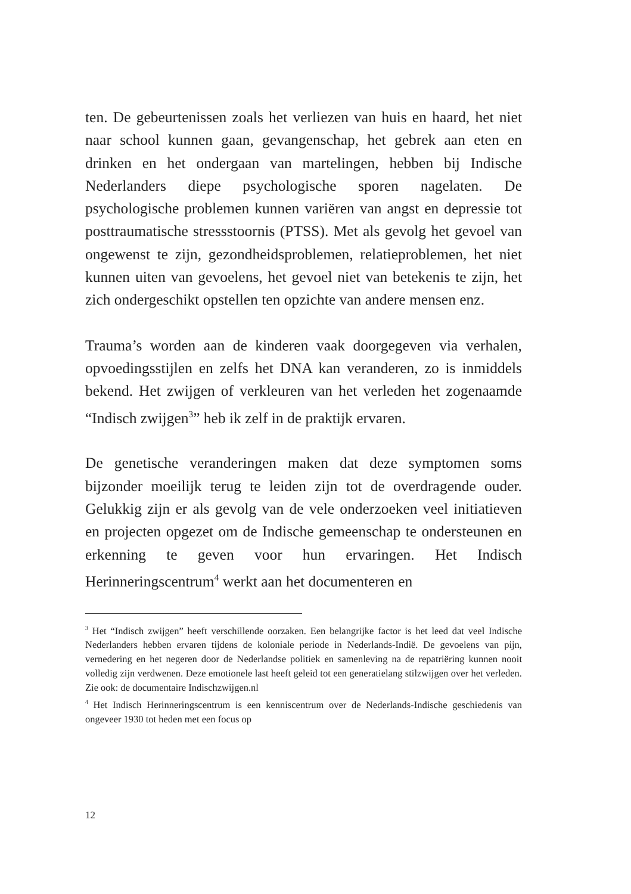ten. De gebeurtenissen zoals het verliezen van huis en haard, het niet naar school kunnen gaan, gevangenschap, het gebrek aan eten en drinken en het ondergaan van martelingen, hebben bij Indische Nederlanders diepe psychologische sporen nagelaten. De psychologische problemen kunnen variëren van angst en depressie tot posttraumatische stressstoornis (PTSS). Met als gevolg het gevoel van ongewenst te zijn, gezondheidsproblemen, relatieproblemen, het niet kunnen uiten van gevoelens, het gevoel niet van betekenis te zijn, het zich ondergeschikt opstellen ten opzichte van andere mensen enz.
Trauma’s worden aan de kinderen vaak doorgegeven via verhalen, opvoedingsstijlen en zelfs het DNA kan veranderen, zo is inmiddels bekend. Het zwijgen of verkleuren van het verleden het zogenaamde “Indisch zwijgen<sup>3</sup>” heb ik zelf in de praktijk ervaren.
De genetische veranderingen maken dat deze symptomen soms bijzonder moeilijk terug te leiden zijn tot de overdragende ouder. Gelukkig zijn er als gevolg van de vele onderzoeken veel initiatieven en projecten opgezet om de Indische gemeenschap te ondersteunen en erkenning te geven voor hun ervaringen. Het Indisch Herinneringscentrum<sup>4</sup> werkt aan het documenteren en
<sup>3</sup> Het “Indisch zwijgen” heeft verschillende oorzaken. Een belangrijke factor is het leed dat veel Indische Nederlanders hebben ervaren tijdens de koloniale periode in Nederlands-Indië. De gevoelens van pijn, vernedering en het negeren door de Nederlandse politiek en samenleving na de repatriëring kunnen nooit volledig zijn verdwenen. Deze emotionele last heeft geleid tot een generatielang stilzwijgen over het verleden. Zie ook: de documentaire Indischzwijgen.nl
<sup>4</sup> Het Indisch Herinneringscentrum is een kenniscentrum over de Nederlands-Indische geschiedenis van ongeveer 1930 tot heden met een focus op
12